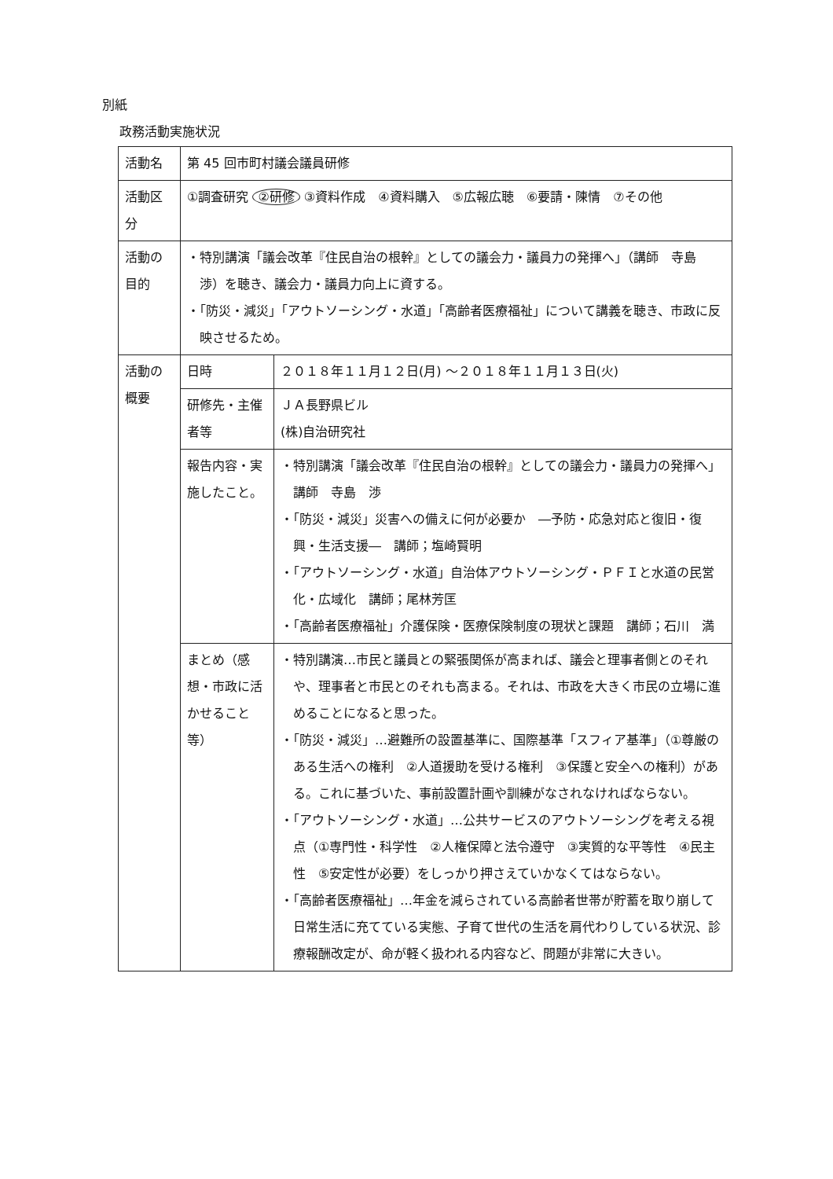別紙
政務活動実施状況
| 活動名 | 第 45 回市町村議会議員研修 | |
| 活動区分 | ①調査研究 ②研修 ③資料作成 ④資料購入 ⑤広報広聴 ⑥要請・陳情 ⑦その他 | |
| 活動の目的 | ・特別講演「議会改革『住民自治の根幹』としての議会力・議員力の発揮へ」（講師 寺島 渉）を聴き、議会力・議員力向上に資する。 ・「防災・減災」「アウトソーシング・水道」「高齢者医療福祉」について講義を聴き、市政に反映させるため。 | |
| 活動の概要 | 日時 | ２０１８年１１月１２日(月) ～２０１８年１１月１３日(火) |
| | 研修先・主催者等 | ＪＡ長野県ビル (株)自治研究社 |
| | 報告内容・実施したこと。 | ・特別講演「議会改革『住民自治の根幹』としての議会力・議員力の発揮へ」 講師 寺島 渉 ・「防災・減災」災害への備えに何が必要か ―予防・応急対応と復旧・復興・生活支援― 講師；塩崎賢明 ・「アウトソーシング・水道」自治体アウトソーシング・ＰＦＩと水道の民営化・広域化 講師；尾林芳匡 ・「高齢者医療福祉」介護保険・医療保険制度の現状と課題 講師；石川 満 |
| | まとめ（感想・市政に活かせること等） | ・特別講演…市民と議員との緊張関係が高まれば、議会と理事者側とのそれや、理事者と市民とのそれも高まる。それは、市政を大きく市民の立場に進めることになると思った。 ・「防災・減災」…避難所の設置基準に、国際基準「スフィア基準」（①尊厳のある生活への権利 ②人道援助を受ける権利 ③保護と安全への権利）がある。これに基づいた、事前設置計画や訓練がなされなければならない。 ・「アウトソーシング・水道」…公共サービスのアウトソーシングを考える視点（①専門性・科学性 ②人権保障と法令遵守 ③実質的な平等性 ④民主性 ⑤安定性が必要）をしっかり押さえていかなくてはならない。 ・「高齢者医療福祉」…年金を減らされている高齢者世帯が貯蓄を取り崩して日常生活に充てている実態、子育て世代の生活を肩代わりしている状況、診療報酬改定が、命が軽く扱われる内容など、問題が非常に大きい。 |